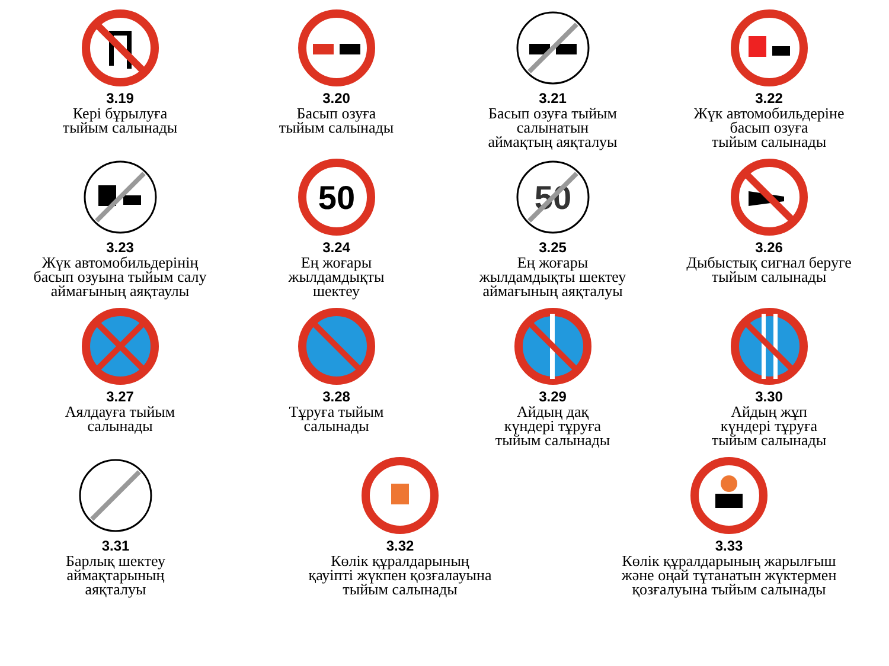3.19
Кері бұрылуға
тыйым салынады
3.20
Басып озуға
тыйым салынады
3.21
Басып озуға тыйым
салынатын
аймақтың аяқталуы
3.22
Жүк автомобильдеріне
басып озуға
тыйым салынады
3.23
Жүк автомобильдерінің
басып озуына тыйым салу
аймағының аяқтаулы
50
3.24
Ең жоғары
жылдамдықты
шектеу
50
3.25
Ең жоғары
жылдамдықты шектеу
аймағының аяқталуы
3.26
Дыбыстық сигнал беруге
тыйым салынады
3.27
Аялдауға тыйым
салынады
3.28
Тұруға тыйым
салынады
3.29
Айдың дақ
күндері тұруға
тыйым салынады
3.30
Айдың жұп
күндері тұруға
тыйым салынады
3.31
Барлық шектеу
аймақтарының
аяқталуы
3.32
Көлік құралдарының
қауіпті жүкпен қозғалауына
тыйым салынады
3.33
Көлік құралдарының жарылғыш
және оңай тұтанатын жүктермен
қозғалуына тыйым салынады